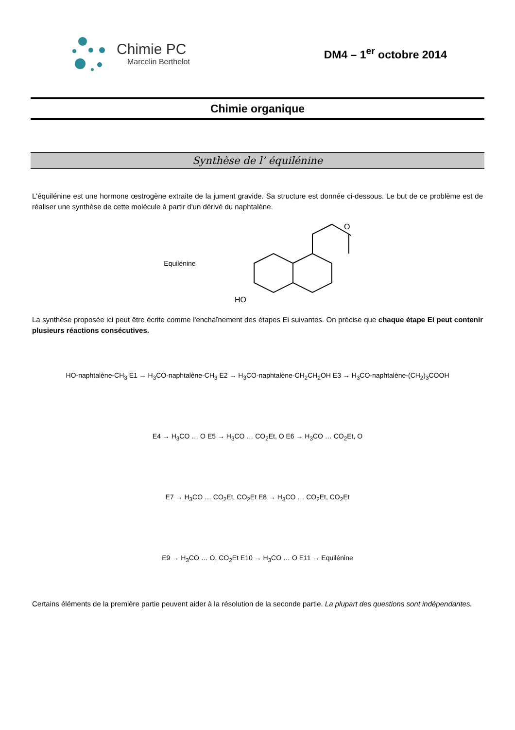Chimie PC
Marcelin Berthelot
DM4 – 1<sup>er</sup> octobre 2014
Chimie organique
Synthèse de l’ équilénine
L'équilénine est une hormone œstrogène extraite de la jument gravide. Sa structure est donnée ci-dessous. Le but de ce problème est de réaliser une synthèse de cette molécule à partir d'un dérivé du naphtalène.
Equilénine
HO
O
La synthèse proposée ici peut être écrite comme l'enchaînement des étapes Ei suivantes. On précise que chaque étape Ei peut contenir plusieurs réactions consécutives.
HO-naphtalène-CH<sub>3</sub> E1 → H<sub>3</sub>CO-naphtalène-CH<sub>3</sub> E2 → H<sub>3</sub>CO-naphtalène-CH<sub>2</sub>CH<sub>2</sub>OH E3 → H<sub>3</sub>CO-naphtalène-(CH<sub>2</sub>)<sub>3</sub>COOH
E4 → H<sub>3</sub>CO … O E5 → H<sub>3</sub>CO … CO<sub>2</sub>Et, O E6 → H<sub>3</sub>CO … CO<sub>2</sub>Et, O
E7 → H<sub>3</sub>CO … CO<sub>2</sub>Et, CO<sub>2</sub>Et E8 → H<sub>3</sub>CO … CO<sub>2</sub>Et, CO<sub>2</sub>Et
E9 → H<sub>3</sub>CO … O, CO<sub>2</sub>Et E10 → H<sub>3</sub>CO … O E11 → Equilénine
Certains éléments de la première partie peuvent aider à la résolution de la seconde partie. La plupart des questions sont indépendantes.